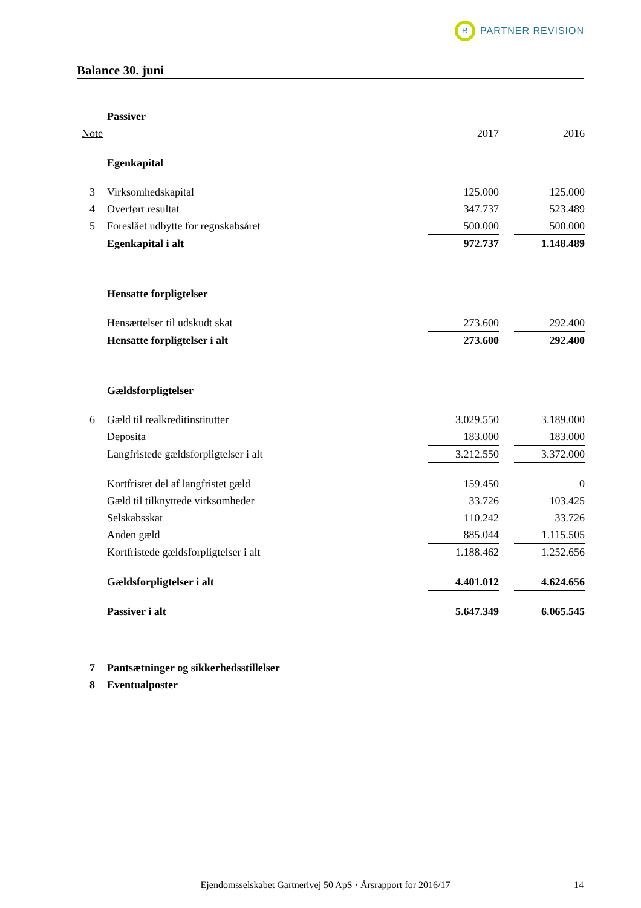R
PARTNER REVISION
Balance 30. juni
| | Passiver | | | |
| Note | | 2017 | | 2016 |
| | Egenkapital | | | |
| 3 | Virksomhedskapital | 125.000 | | 125.000 |
| 4 | Overført resultat | 347.737 | | 523.489 |
| 5 | Foreslået udbytte for regnskabsåret | 500.000 | | 500.000 |
| | Egenkapital i alt | 972.737 | | 1.148.489 |
| | Hensatte forpligtelser | | | |
| | Hensættelser til udskudt skat | 273.600 | | 292.400 |
| | Hensatte forpligtelser i alt | 273.600 | | 292.400 |
| | Gældsforpligtelser | | | |
| 6 | Gæld til realkreditinstitutter | 3.029.550 | | 3.189.000 |
| | Deposita | 183.000 | | 183.000 |
| | Langfristede gældsforpligtelser i alt | 3.212.550 | | 3.372.000 |
| | Kortfristet del af langfristet gæld | 159.450 | | 0 |
| | Gæld til tilknyttede virksomheder | 33.726 | | 103.425 |
| | Selskabsskat | 110.242 | | 33.726 |
| | Anden gæld | 885.044 | | 1.115.505 |
| | Kortfristede gældsforpligtelser i alt | 1.188.462 | | 1.252.656 |
| | Gældsforpligtelser i alt | 4.401.012 | | 4.624.656 |
| | Passiver i alt | 5.647.349 | | 6.065.545 |
| 7 | Pantsætninger og sikkerhedsstillelser | | | |
| 8 | Eventualposter | | | |
Ejendomsselskabet Gartnerivej 50 ApS · Årsrapport for 2016/17 14